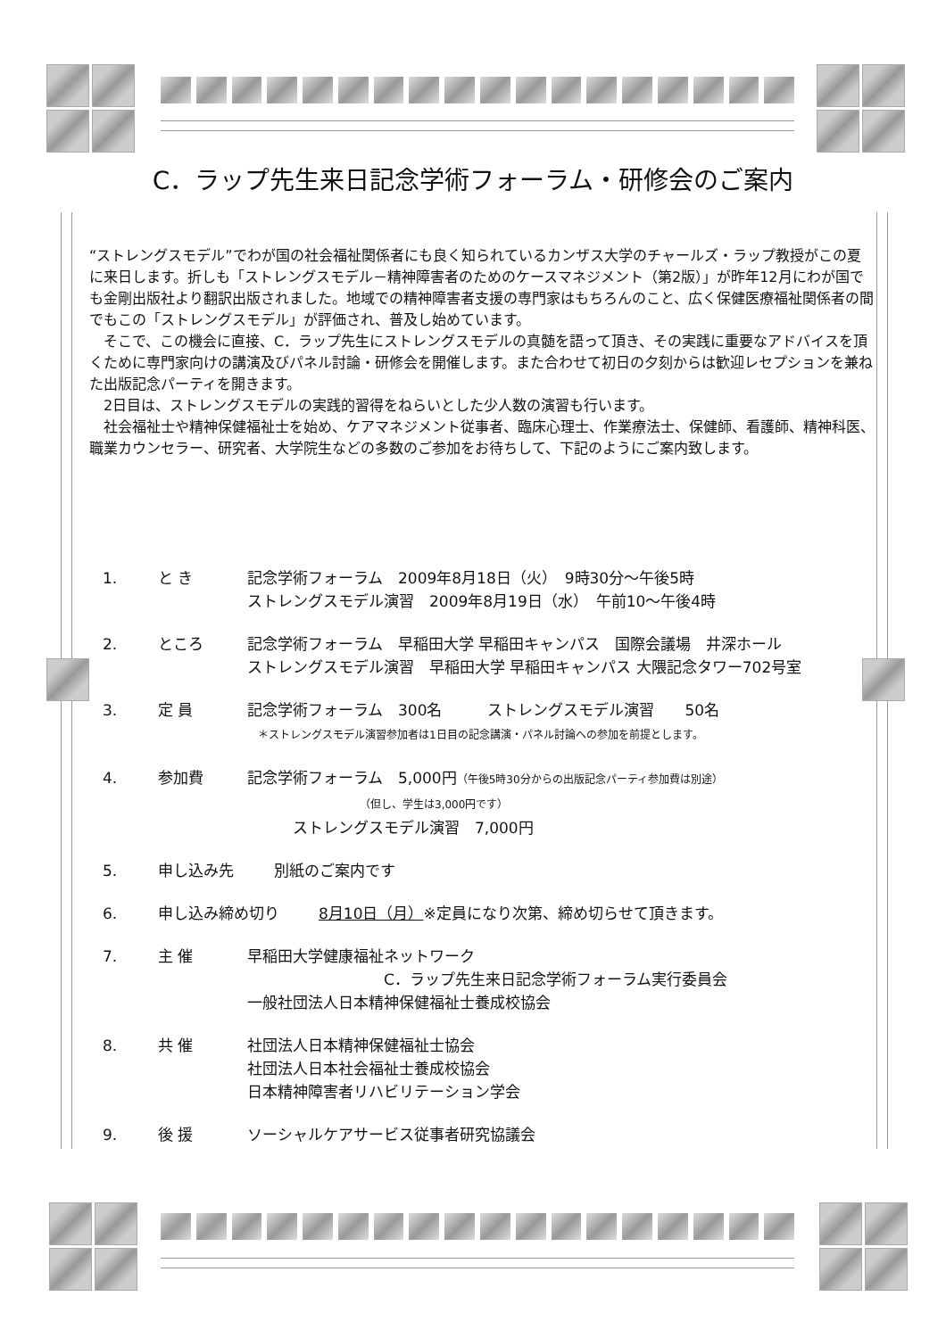C．ラップ先生来日記念学術フォーラム・研修会のご案内
“ストレングスモデル”でわが国の社会福祉関係者にも良く知られているカンザス大学のチャールズ・ラップ教授がこの夏に来日します。折しも「ストレングスモデル－精神障害者のためのケースマネジメント（第2版）」が昨年12月にわが国でも金剛出版社より翻訳出版されました。地域での精神障害者支援の専門家はもちろんのこと、広く保健医療福祉関係者の間でもこの「ストレングスモデル」が評価され、普及し始めています。
　そこで、この機会に直接、C．ラップ先生にストレングスモデルの真髄を語って頂き、その実践に重要なアドバイスを頂くために専門家向けの講演及びパネル討論・研修会を開催します。また合わせて初日の夕刻からは歓迎レセプションを兼ねた出版記念パーティを開きます。
　2日目は、ストレングスモデルの実践的習得をねらいとした少人数の演習も行います。
　社会福祉士や精神保健福祉士を始め、ケアマネジメント従事者、臨床心理士、作業療法士、保健師、看護師、精神科医、職業カウンセラー、研究者、大学院生などの多数のご参加をお待ちして、下記のようにご案内致します。
1. と き 記念学術フォーラム　2009年8月18日（火）　9時30分～午後5時
ストレングスモデル演習　2009年8月19日（水）　午前10～午後4時
2. ところ 記念学術フォーラム　早稲田大学 早稲田キャンパス　国際会議場　井深ホール
ストレングスモデル演習　早稲田大学 早稲田キャンパス 大隈記念タワー702号室
3. 定 員 記念学術フォーラム　300名　　　ストレングスモデル演習　　50名
　＊ストレングスモデル演習参加者は1日目の記念講演・パネル討論への参加を前提とします。
4. 参加費 記念学術フォーラム　5,000円（午後5時30分からの出版記念パーティ参加費は別途）
　　　　　　　　　　　（但し、学生は3,000円です）
　　　ストレングスモデル演習　7,000円
5. 申し込み先 別紙のご案内です
6. 申し込み締め切り 8月10日（月）※定員になり次第、締め切らせて頂きます。
7. 主 催 早稲田大学健康福祉ネットワーク
　　　　　　　　　C．ラップ先生来日記念学術フォーラム実行委員会
一般社団法人日本精神保健福祉士養成校協会
8. 共 催 社団法人日本精神保健福祉士協会
社団法人日本社会福祉士養成校協会
日本精神障害者リハビリテーション学会
9. 後 援 ソーシャルケアサービス従事者研究協議会